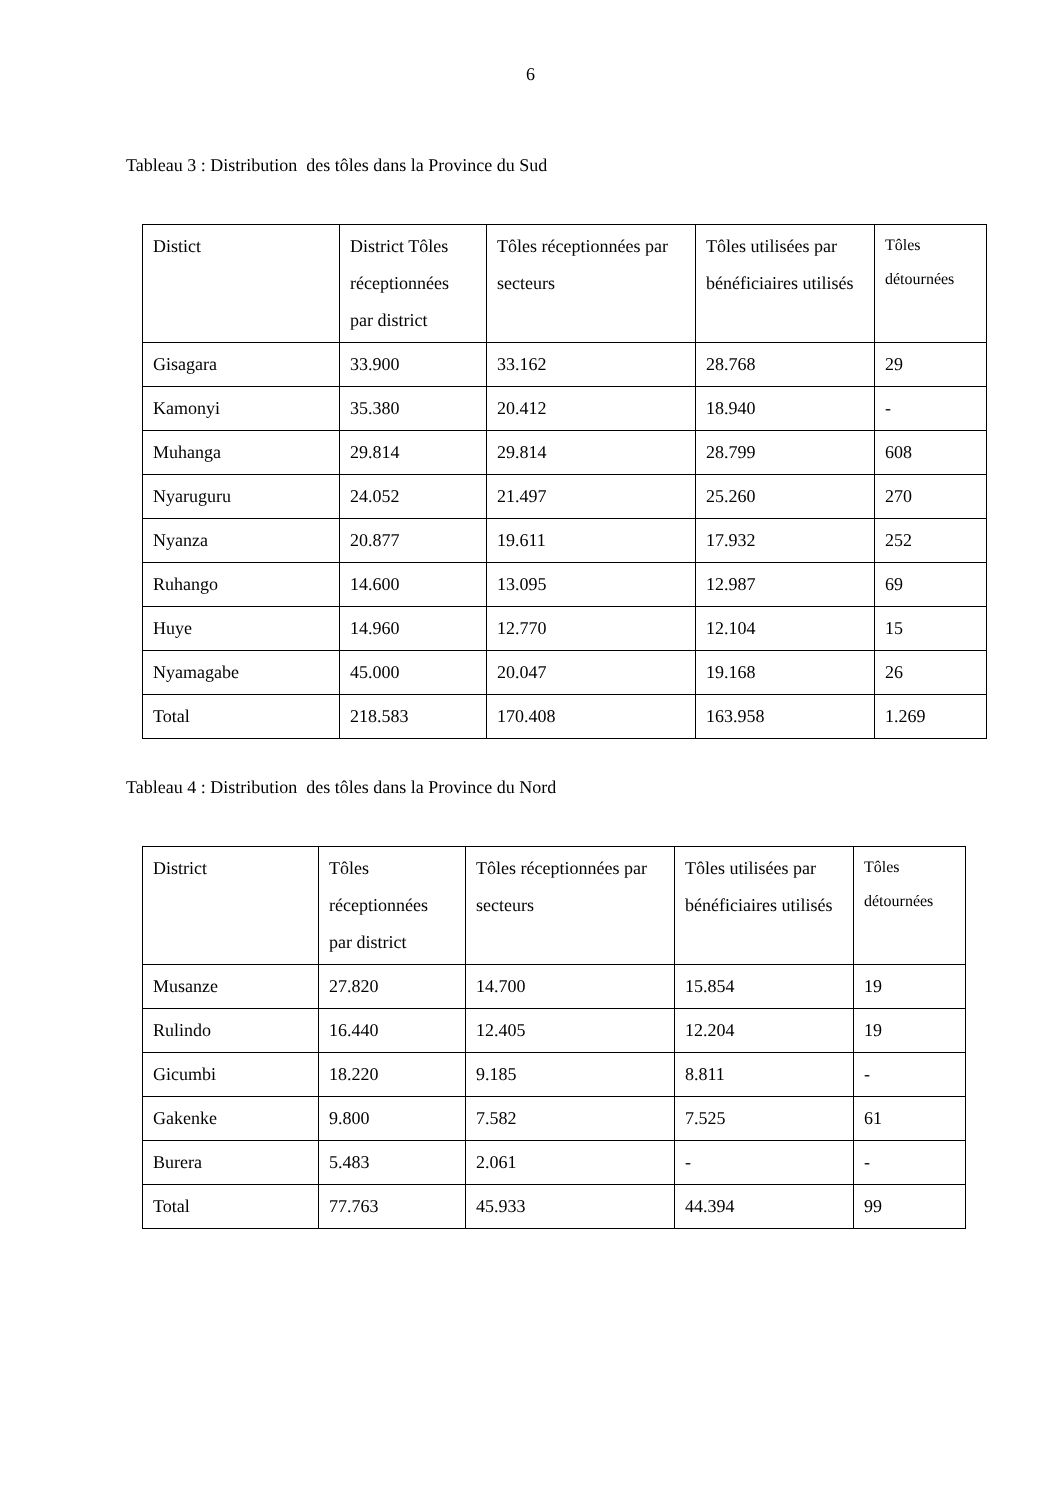6
Tableau 3 : Distribution des tôles dans la Province du Sud
| Distict | District Tôles réceptionnées par district | Tôles réceptionnées par secteurs | Tôles utilisées par bénéficiaires utilisés | Tôles détournées |
| Gisagara | 33.900 | 33.162 | 28.768 | 29 |
| Kamonyi | 35.380 | 20.412 | 18.940 | - |
| Muhanga | 29.814 | 29.814 | 28.799 | 608 |
| Nyaruguru | 24.052 | 21.497 | 25.260 | 270 |
| Nyanza | 20.877 | 19.611 | 17.932 | 252 |
| Ruhango | 14.600 | 13.095 | 12.987 | 69 |
| Huye | 14.960 | 12.770 | 12.104 | 15 |
| Nyamagabe | 45.000 | 20.047 | 19.168 | 26 |
| Total | 218.583 | 170.408 | 163.958 | 1.269 |
Tableau 4 : Distribution des tôles dans la Province du Nord
| District | Tôles réceptionnées par district | Tôles réceptionnées par secteurs | Tôles utilisées par bénéficiaires utilisés | Tôles détournées |
| Musanze | 27.820 | 14.700 | 15.854 | 19 |
| Rulindo | 16.440 | 12.405 | 12.204 | 19 |
| Gicumbi | 18.220 | 9.185 | 8.811 | - |
| Gakenke | 9.800 | 7.582 | 7.525 | 61 |
| Burera | 5.483 | 2.061 | - | - |
| Total | 77.763 | 45.933 | 44.394 | 99 |